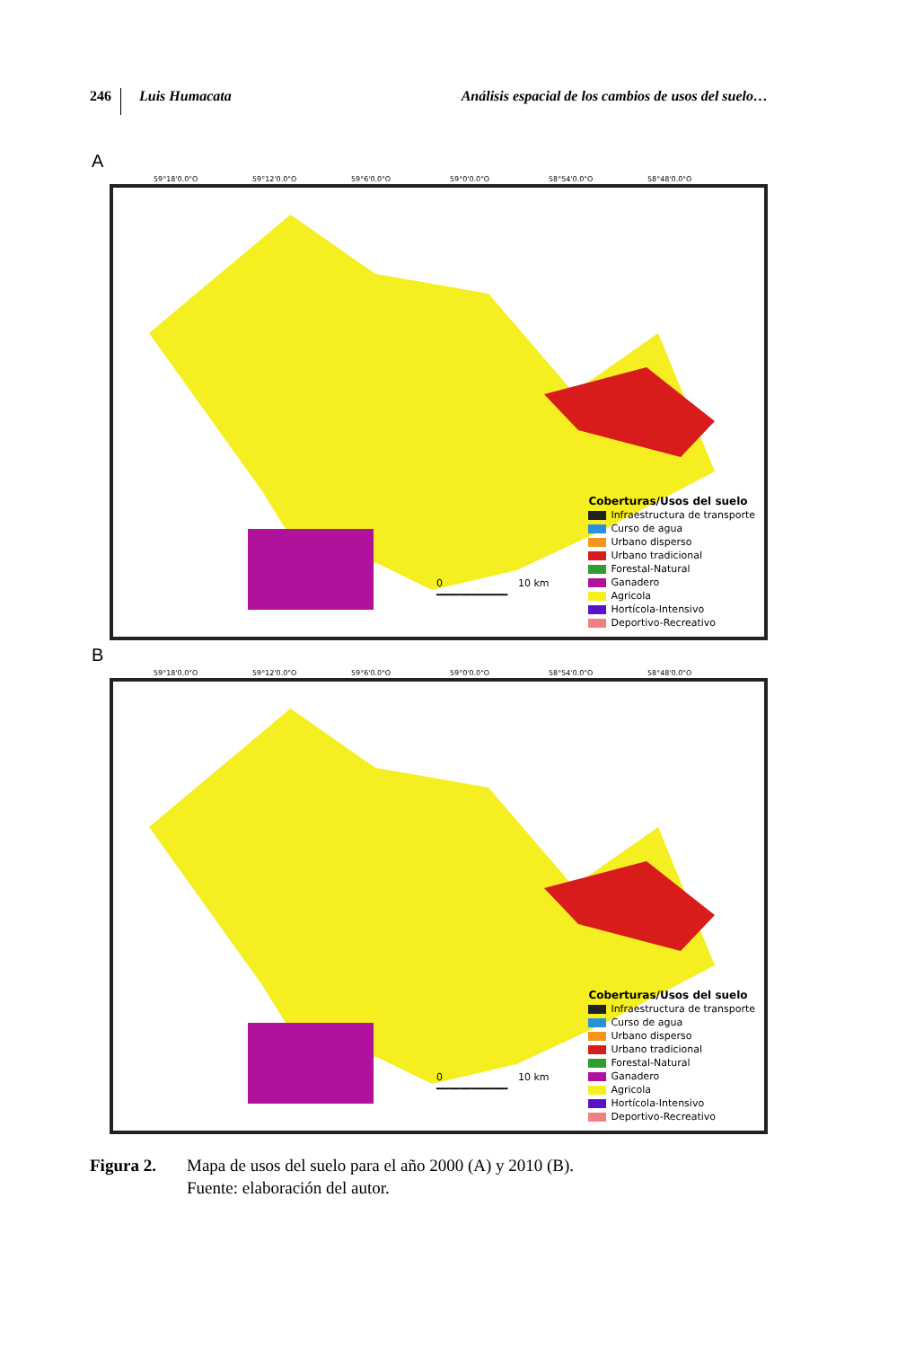246 Luis Humacata Análisis espacial de los cambios de usos del suelo…
A
59°18'0.0"O 59°12'0.0"O 59°6'0.0"O 59°0'0.0"O 58°54'0.0"O 58°48'0.0"O
0 10 km
━━━━━━━━━━━━
Coberturas/Usos del suelo
Infraestructura de transporte
Curso de agua
Urbano disperso
Urbano tradicional
Forestal-Natural
Ganadero
Agricola
Hortícola-Intensivo
Deportivo-Recreativo
B
59°18'0.0"O 59°12'0.0"O 59°6'0.0"O 59°0'0.0"O 58°54'0.0"O 58°48'0.0"O
0 10 km
━━━━━━━━━━━━
Coberturas/Usos del suelo
Infraestructura de transporte
Curso de agua
Urbano disperso
Urbano tradicional
Forestal-Natural
Ganadero
Agricola
Hortícola-Intensivo
Deportivo-Recreativo
Figura 2. Mapa de usos del suelo para el año 2000 (A) y 2010 (B).
Fuente: elaboración del autor.